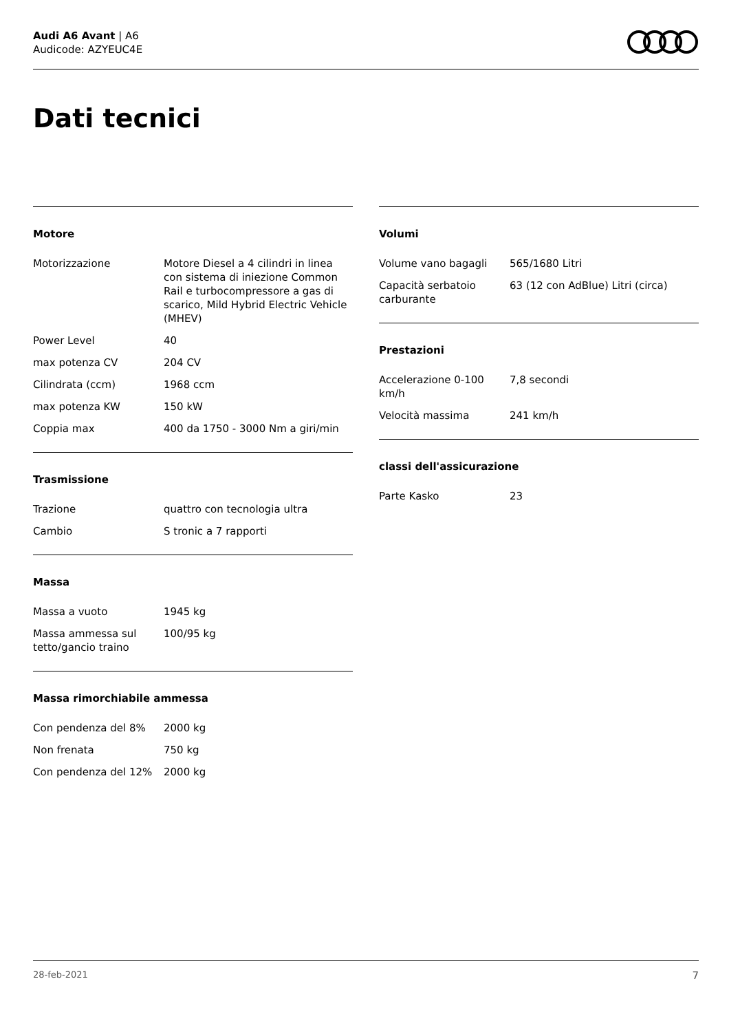Audi A6 Avant | A6
Audicode: AZYEUC4E
Dati tecnici
Motore
| Motorizzazione | Motore Diesel a 4 cilindri in linea con sistema di iniezione Common Rail e turbocompressore a gas di scarico, Mild Hybrid Electric Vehicle (MHEV) |
| Power Level | 40 |
| max potenza CV | 204 CV |
| Cilindrata (ccm) | 1968 ccm |
| max potenza KW | 150 kW |
| Coppia max | 400 da 1750 - 3000 Nm a giri/min |
Trasmissione
| Trazione | quattro con tecnologia ultra |
| Cambio | S tronic a 7 rapporti |
Massa
| Massa a vuoto | 1945 kg |
| Massa ammessa sul tetto/gancio traino | 100/95 kg |
Massa rimorchiabile ammessa
| Con pendenza del 8% | 2000 kg |
| Non frenata | 750 kg |
| Con pendenza del 12% | 2000 kg |
Volumi
| Volume vano bagagli | 565/1680 Litri |
| Capacità serbatoio carburante | 63 (12 con AdBlue) Litri (circa) |
Prestazioni
| Accelerazione 0-100 km/h | 7,8 secondi |
| Velocità massima | 241 km/h |
classi dell'assicurazione
| Parte Kasko | 23 |
28-feb-2021 7